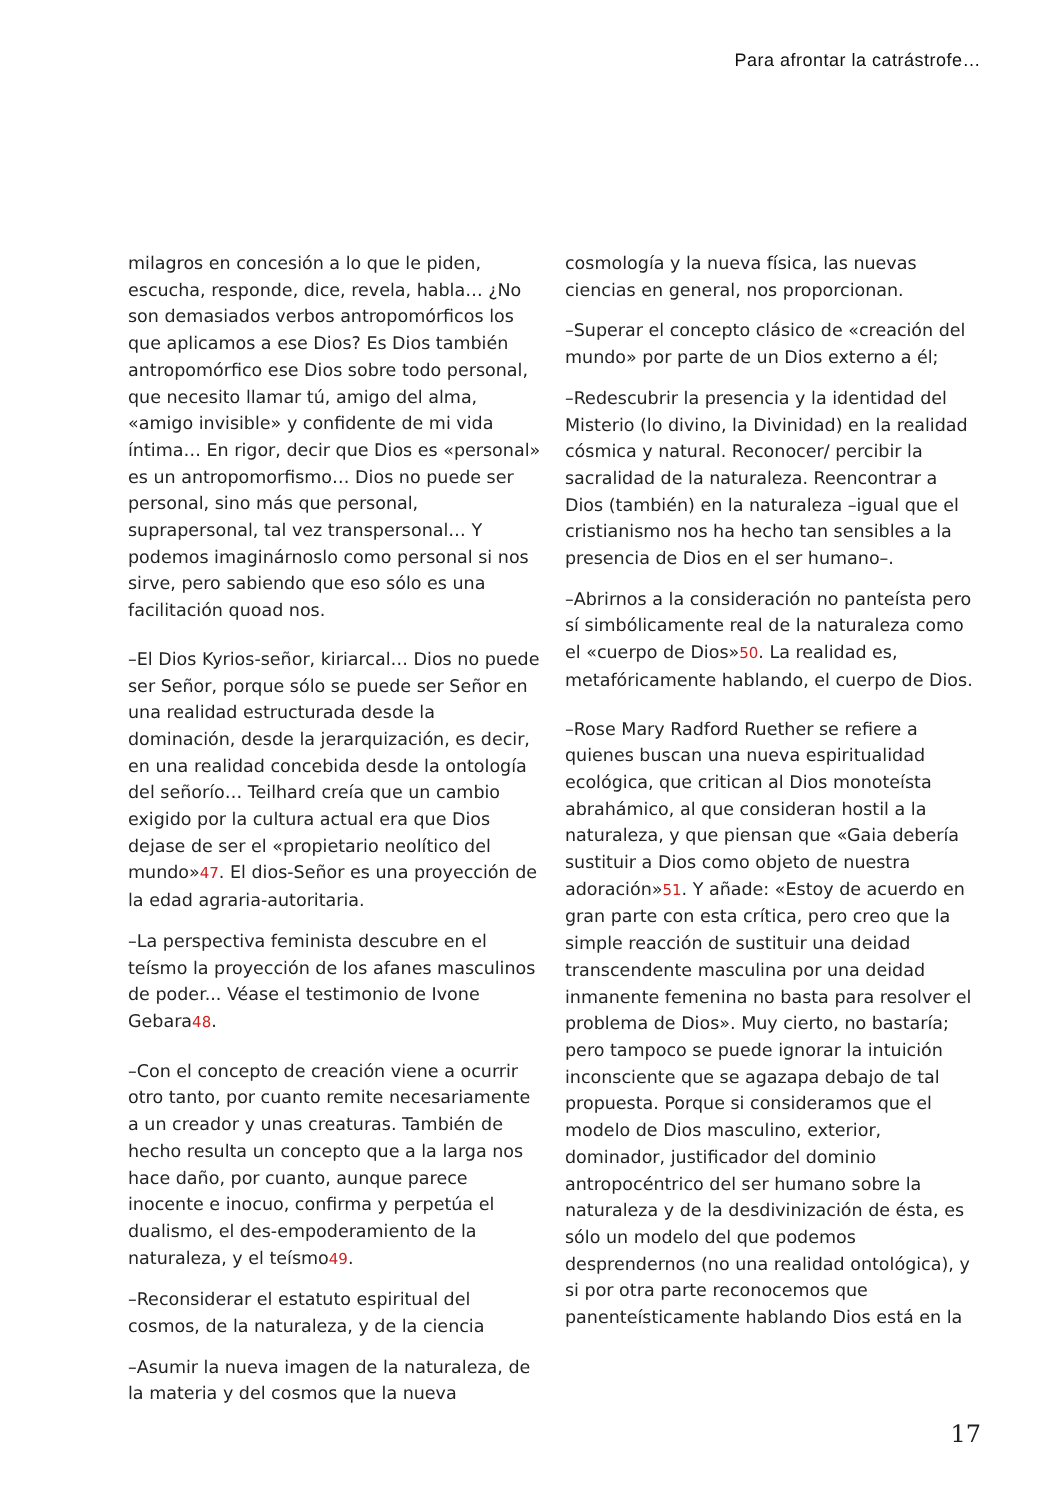Para afrontar la catrástrofe…
milagros en concesión a lo que le piden, escucha, responde, dice, revela, habla… ¿No son demasiados verbos antropomórficos los que aplicamos a ese Dios? Es Dios también antropomórfico ese Dios sobre todo personal, que necesito llamar tú, amigo del alma, «amigo invisible» y confidente de mi vida íntima… En rigor, decir que Dios es «personal» es un antropomorfismo… Dios no puede ser personal, sino más que personal, suprapersonal, tal vez transpersonal… Y podemos imaginárnoslo como personal si nos sirve, pero sabiendo que eso sólo es una facilitación quoad nos.
–El Dios Kyrios-señor, kiriarcal… Dios no puede ser Señor, porque sólo se puede ser Señor en una realidad estructurada desde la dominación, desde la jerarquización, es decir, en una realidad concebida desde la ontología del señorío… Teilhard creía que un cambio exigido por la cultura actual era que Dios dejase de ser el «propietario neolítico del mundo»47. El dios-Señor es una proyección de la edad agraria-autoritaria.
–La perspectiva feminista descubre en el teísmo la proyección de los afanes masculinos de poder... Véase el testimonio de Ivone Gebara48.
–Con el concepto de creación viene a ocurrir otro tanto, por cuanto remite necesariamente a un creador y unas creaturas. También de hecho resulta un concepto que a la larga nos hace daño, por cuanto, aunque parece inocente e inocuo, confirma y perpetúa el dualismo, el des-empoderamiento de la naturaleza, y el teísmo49.
–Reconsiderar el estatuto espiritual del cosmos, de la naturaleza, y de la ciencia
–Asumir la nueva imagen de la naturaleza, de la materia y del cosmos que la nueva
cosmología y la nueva física, las nuevas ciencias en general, nos proporcionan.
–Superar el concepto clásico de «creación del mundo» por parte de un Dios externo a él;
–Redescubrir la presencia y la identidad del Misterio (lo divino, la Divinidad) en la realidad cósmica y natural. Reconocer/ percibir la sacralidad de la naturaleza. Reencontrar a Dios (también) en la naturaleza –igual que el cristianismo nos ha hecho tan sensibles a la presencia de Dios en el ser humano–.
–Abrirnos a la consideración no panteísta pero sí simbólicamente real de la naturaleza como el «cuerpo de Dios»50. La realidad es, metafóricamente hablando, el cuerpo de Dios.
–Rose Mary Radford Ruether se refiere a quienes buscan una nueva espiritualidad ecológica, que critican al Dios monoteísta abrahámico, al que consideran hostil a la naturaleza, y que piensan que «Gaia debería sustituir a Dios como objeto de nuestra adoración»51. Y añade: «Estoy de acuerdo en gran parte con esta crítica, pero creo que la simple reacción de sustituir una deidad transcendente masculina por una deidad inmanente femenina no basta para resolver el problema de Dios». Muy cierto, no bastaría; pero tampoco se puede ignorar la intuición inconsciente que se agazapa debajo de tal propuesta. Porque si consideramos que el modelo de Dios masculino, exterior, dominador, justificador del dominio antropocéntrico del ser humano sobre la naturaleza y de la desdivinización de ésta, es sólo un modelo del que podemos desprendernos (no una realidad ontológica), y si por otra parte reconocemos que panenteísticamente hablando Dios está en la
17